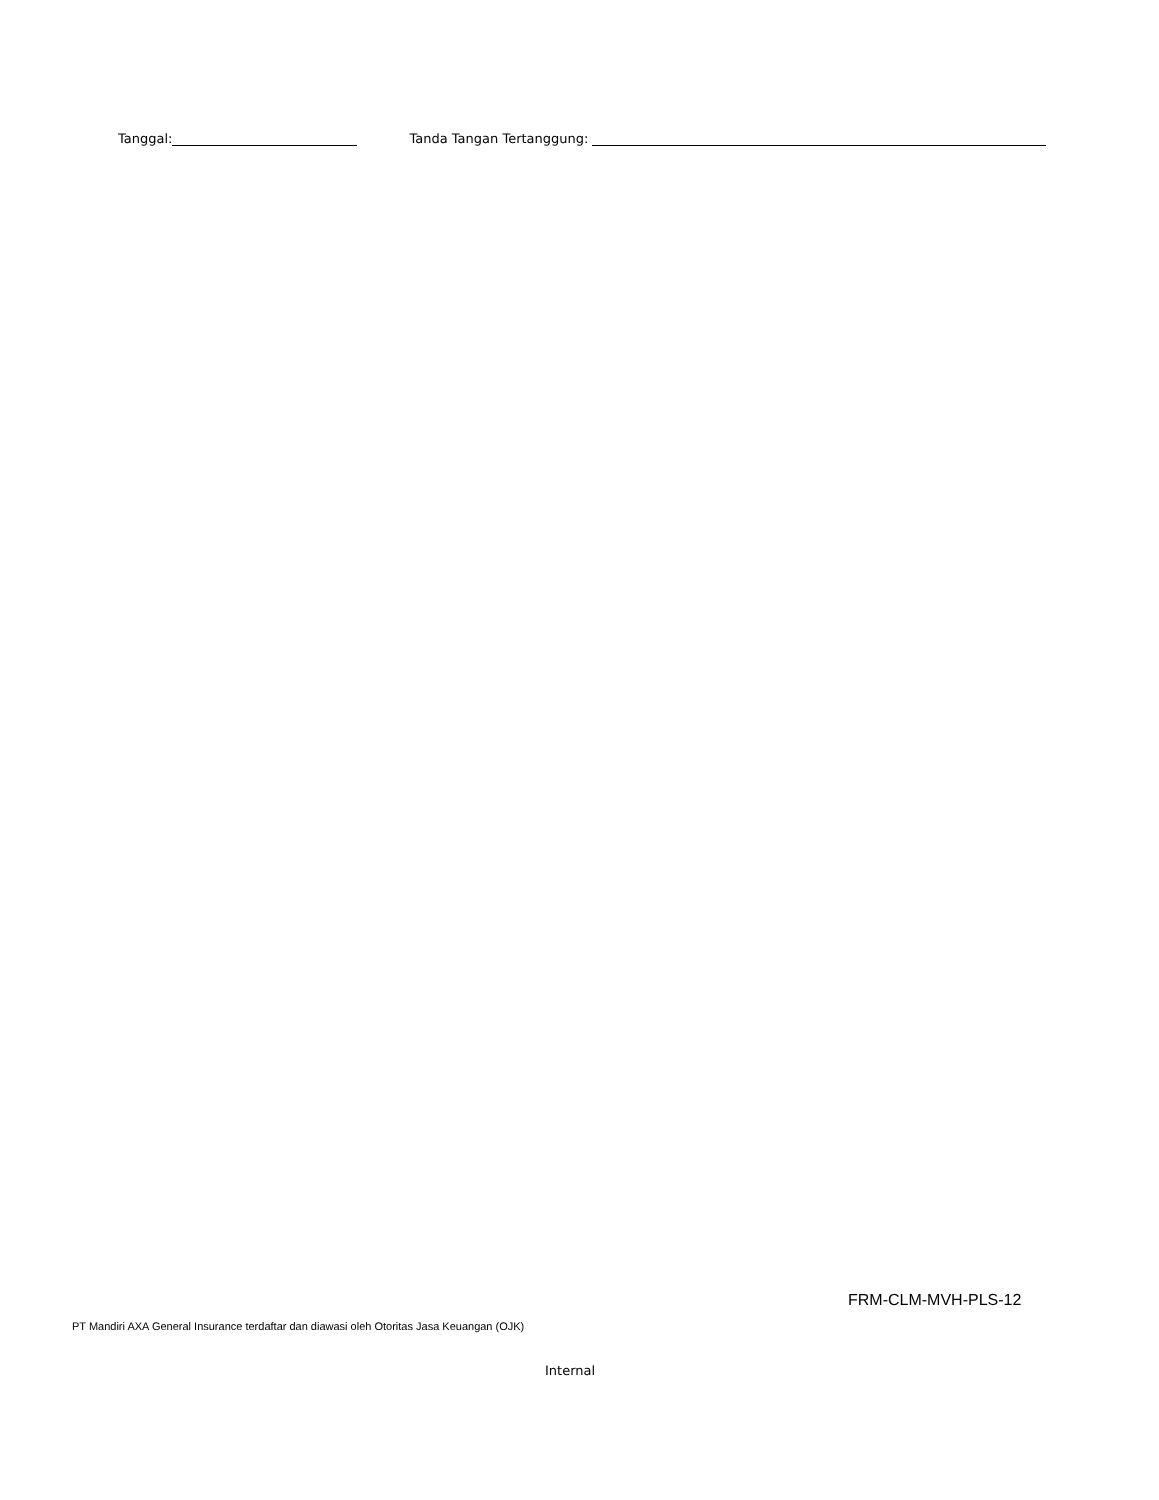Tanggal: Tanda Tangan Tertanggung:
FRM-CLM-MVH-PLS-12
PT Mandiri AXA General Insurance terdaftar dan diawasi oleh Otoritas Jasa Keuangan (OJK)
Internal